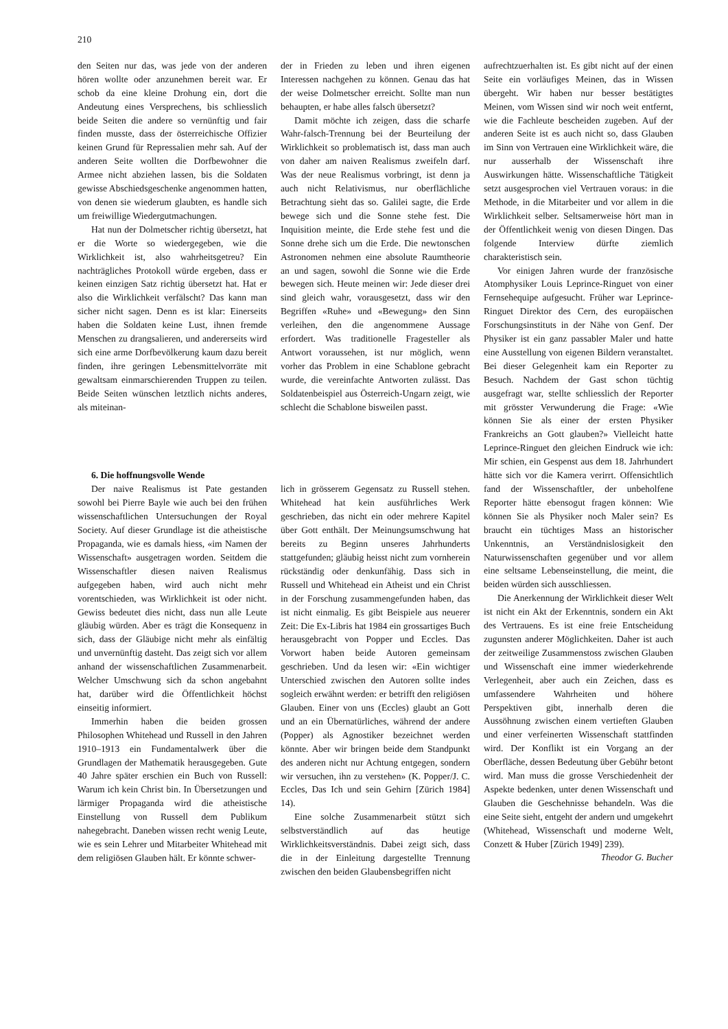210
den Seiten nur das, was jede von der anderen hören wollte oder anzunehmen bereit war. Er schob da eine kleine Drohung ein, dort die Andeutung eines Versprechens, bis schliesslich beide Seiten die andere so vernünftig und fair finden musste, dass der österreichische Offizier keinen Grund für Repressalien mehr sah. Auf der anderen Seite wollten die Dorfbewohner die Armee nicht abziehen lassen, bis die Soldaten gewisse Abschiedsgeschenke angenommen hatten, von denen sie wiederum glaubten, es handle sich um freiwillige Wiedergutmachungen.
Hat nun der Dolmetscher richtig übersetzt, hat er die Worte so wiedergegeben, wie die Wirklichkeit ist, also wahrheitsgetreu? Ein nachträgliches Protokoll würde ergeben, dass er keinen einzigen Satz richtig übersetzt hat. Hat er also die Wirklichkeit verfälscht? Das kann man sicher nicht sagen. Denn es ist klar: Einerseits haben die Soldaten keine Lust, ihnen fremde Menschen zu drangsalieren, und andererseits wird sich eine arme Dorfbevölkerung kaum dazu bereit finden, ihre geringen Lebensmittelvorräte mit gewaltsam einmarschierenden Truppen zu teilen. Beide Seiten wünschen letztlich nichts anderes, als miteinan-
6. Die hoffnungsvolle Wende
Der naive Realismus ist Pate gestanden sowohl bei Pierre Bayle wie auch bei den frühen wissenschaftlichen Untersuchungen der Royal Society. Auf dieser Grundlage ist die atheistische Propaganda, wie es damals hiess, «im Namen der Wissenschaft» ausgetragen worden. Seitdem die Wissenschaftler diesen naiven Realismus aufgegeben haben, wird auch nicht mehr vorentschieden, was Wirklichkeit ist oder nicht. Gewiss bedeutet dies nicht, dass nun alle Leute gläubig würden. Aber es trägt die Konsequenz in sich, dass der Gläubige nicht mehr als einfältig und unvernünftig dasteht. Das zeigt sich vor allem anhand der wissenschaftlichen Zusammenarbeit. Welcher Umschwung sich da schon angebahnt hat, darüber wird die Öffentlichkeit höchst einseitig informiert.
Immerhin haben die beiden grossen Philosophen Whitehead und Russell in den Jahren 1910–1913 ein Fundamentalwerk über die Grundlagen der Mathematik herausgegeben. Gute 40 Jahre später erschien ein Buch von Russell: Warum ich kein Christ bin. In Übersetzungen und lärmiger Propaganda wird die atheistische Einstellung von Russell dem Publikum nahegebracht. Daneben wissen recht wenig Leute, wie es sein Lehrer und Mitarbeiter Whitehead mit dem religiösen Glauben hält. Er könnte schwer-
der in Frieden zu leben und ihren eigenen Interessen nachgehen zu können. Genau das hat der weise Dolmetscher erreicht. Sollte man nun behaupten, er habe alles falsch übersetzt?
Damit möchte ich zeigen, dass die scharfe Wahr-falsch-Trennung bei der Beurteilung der Wirklichkeit so problematisch ist, dass man auch von daher am naiven Realismus zweifeln darf. Was der neue Realismus vorbringt, ist denn ja auch nicht Relativismus, nur oberflächliche Betrachtung sieht das so. Galilei sagte, die Erde bewege sich und die Sonne stehe fest. Die Inquisition meinte, die Erde stehe fest und die Sonne drehe sich um die Erde. Die newtonschen Astronomen nehmen eine absolute Raumtheorie an und sagen, sowohl die Sonne wie die Erde bewegen sich. Heute meinen wir: Jede dieser drei sind gleich wahr, vorausgesetzt, dass wir den Begriffen «Ruhe» und «Bewegung» den Sinn verleihen, den die angenommene Aussage erfordert. Was traditionelle Fragesteller als Antwort voraussehen, ist nur möglich, wenn vorher das Problem in eine Schablone gebracht wurde, die vereinfachte Antworten zulässt. Das Soldatenbeispiel aus Österreich-Ungarn zeigt, wie schlecht die Schablone bisweilen passt.
lich in grösserem Gegensatz zu Russell stehen. Whitehead hat kein ausführliches Werk geschrieben, das nicht ein oder mehrere Kapitel über Gott enthält. Der Meinungsumschwung hat bereits zu Beginn unseres Jahrhunderts stattgefunden; gläubig heisst nicht zum vornherein rückständig oder denkunfähig. Dass sich in Russell und Whitehead ein Atheist und ein Christ in der Forschung zusammengefunden haben, das ist nicht einmalig. Es gibt Beispiele aus neuerer Zeit: Die Ex-Libris hat 1984 ein grossartiges Buch herausgebracht von Popper und Eccles. Das Vorwort haben beide Autoren gemeinsam geschrieben. Und da lesen wir: «Ein wichtiger Unterschied zwischen den Autoren sollte indes sogleich erwähnt werden: er betrifft den religiösen Glauben. Einer von uns (Eccles) glaubt an Gott und an ein Übernatürliches, während der andere (Popper) als Agnostiker bezeichnet werden könnte. Aber wir bringen beide dem Standpunkt des anderen nicht nur Achtung entgegen, sondern wir versuchen, ihn zu verstehen» (K. Popper/J. C. Eccles, Das Ich und sein Gehirn [Zürich 1984] 14).
Eine solche Zusammenarbeit stützt sich selbstverständlich auf das heutige Wirklichkeitsverständnis. Dabei zeigt sich, dass die in der Einleitung dargestellte Trennung zwischen den beiden Glaubensbegriffen nicht
aufrechtzuerhalten ist. Es gibt nicht auf der einen Seite ein vorläufiges Meinen, das in Wissen übergeht. Wir haben nur besser bestätigtes Meinen, vom Wissen sind wir noch weit entfernt, wie die Fachleute bescheiden zugeben. Auf der anderen Seite ist es auch nicht so, dass Glauben im Sinn von Vertrauen eine Wirklichkeit wäre, die nur ausserhalb der Wissenschaft ihre Auswirkungen hätte. Wissenschaftliche Tätigkeit setzt ausgesprochen viel Vertrauen voraus: in die Methode, in die Mitarbeiter und vor allem in die Wirklichkeit selber. Seltsamerweise hört man in der Öffentlichkeit wenig von diesen Dingen. Das folgende Interview dürfte ziemlich charakteristisch sein.
Vor einigen Jahren wurde der französische Atomphysiker Louis Leprince-Ringuet von einer Fernsehequipe aufgesucht. Früher war Leprince-Ringuet Direktor des Cern, des europäischen Forschungsinstituts in der Nähe von Genf. Der Physiker ist ein ganz passabler Maler und hatte eine Ausstellung von eigenen Bildern veranstaltet. Bei dieser Gelegenheit kam ein Reporter zu Besuch. Nachdem der Gast schon tüchtig ausgefragt war, stellte schliesslich der Reporter mit grösster Verwunderung die Frage: «Wie können Sie als einer der ersten Physiker Frankreichs an Gott glauben?» Vielleicht hatte Leprince-Ringuet den gleichen Eindruck wie ich: Mir schien, ein Gespenst aus dem 18. Jahrhundert hätte sich vor die Kamera verirrt. Offensichtlich fand der Wissenschaftler, der unbeholfene Reporter hätte ebensogut fragen können: Wie können Sie als Physiker noch Maler sein? Es braucht ein tüchtiges Mass an historischer Unkenntnis, an Verständnislosigkeit den Naturwissenschaften gegenüber und vor allem eine seltsame Lebenseinstellung, die meint, die beiden würden sich ausschliessen.
Die Anerkennung der Wirklichkeit dieser Welt ist nicht ein Akt der Erkenntnis, sondern ein Akt des Vertrauens. Es ist eine freie Entscheidung zugunsten anderer Möglichkeiten. Daher ist auch der zeitweilige Zusammenstoss zwischen Glauben und Wissenschaft eine immer wiederkehrende Verlegenheit, aber auch ein Zeichen, dass es umfassendere Wahrheiten und höhere Perspektiven gibt, innerhalb deren die Aussöhnung zwischen einem vertieften Glauben und einer verfeinerten Wissenschaft stattfinden wird. Der Konflikt ist ein Vorgang an der Oberfläche, dessen Bedeutung über Gebühr betont wird. Man muss die grosse Verschiedenheit der Aspekte bedenken, unter denen Wissenschaft und Glauben die Geschehnisse behandeln. Was die eine Seite sieht, entgeht der andern und umgekehrt (Whitehead, Wissenschaft und moderne Welt, Conzett & Huber [Zürich 1949] 239).
Theodor G. Bucher